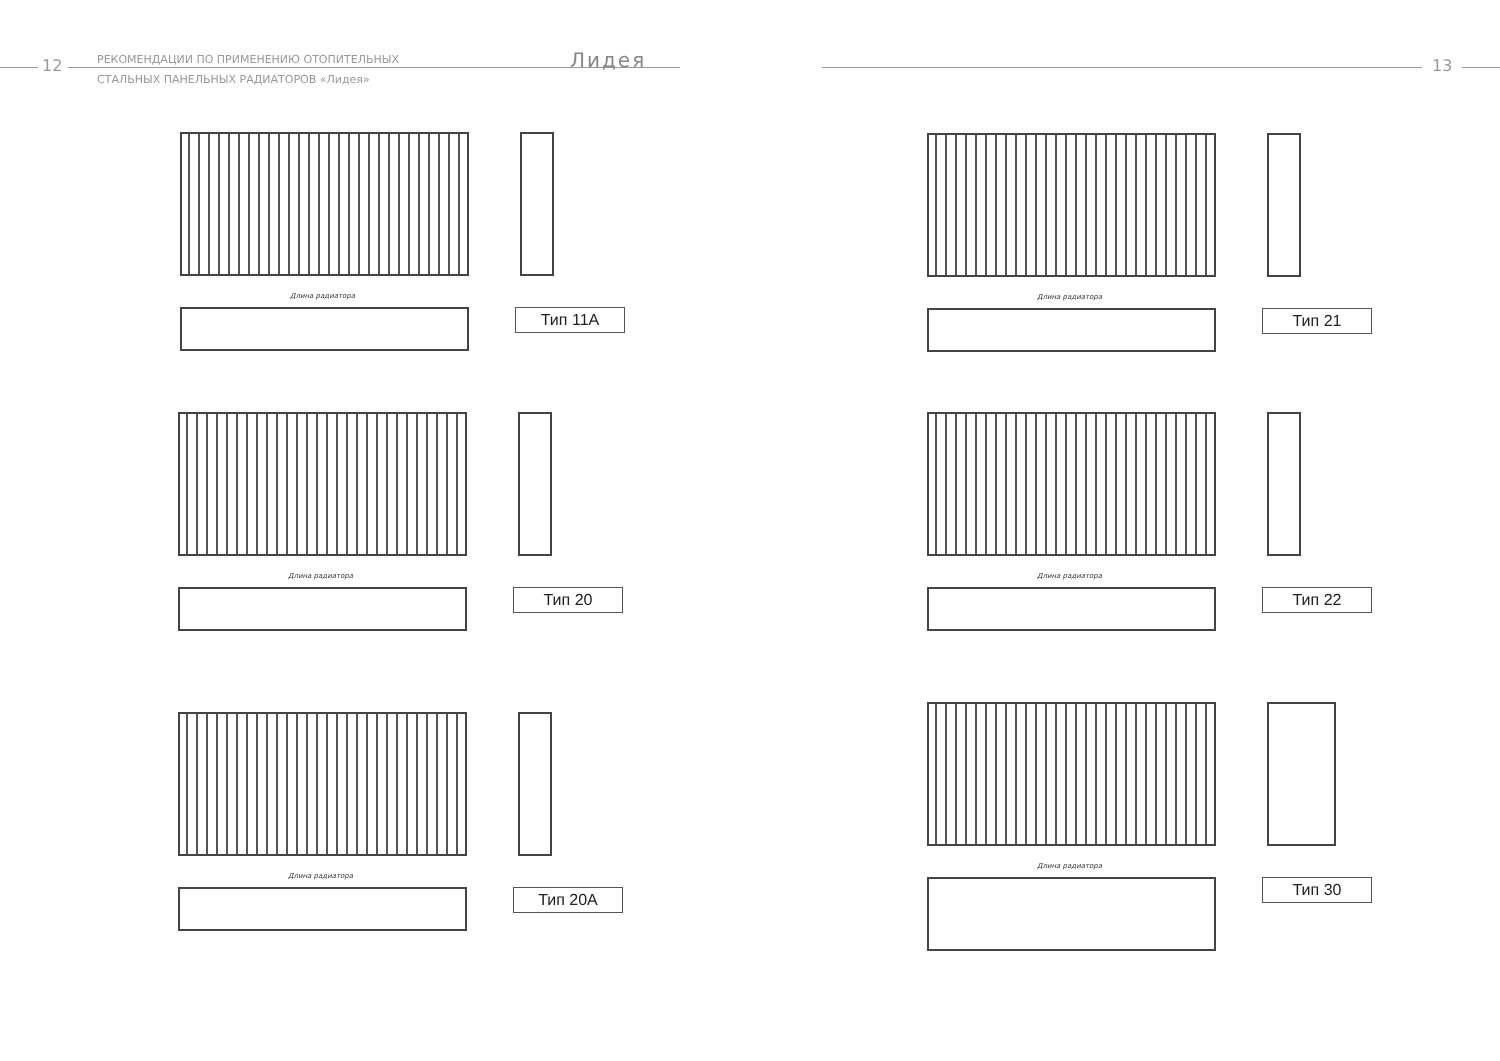12
РЕКОМЕНДАЦИИ ПО ПРИМЕНЕНИЮ ОТОПИТЕЛЬНЫХ
СТАЛЬНЫХ ПАНЕЛЬНЫХ РАДИАТОРОВ «Лидея»
Лидея 13
Длина радиатора
Тип 11А
Длина радиатора
Тип 20
Длина радиатора
Тип 20А
Длина радиатора
Тип 21
Длина радиатора
Тип 22
Длина радиатора
Тип 30